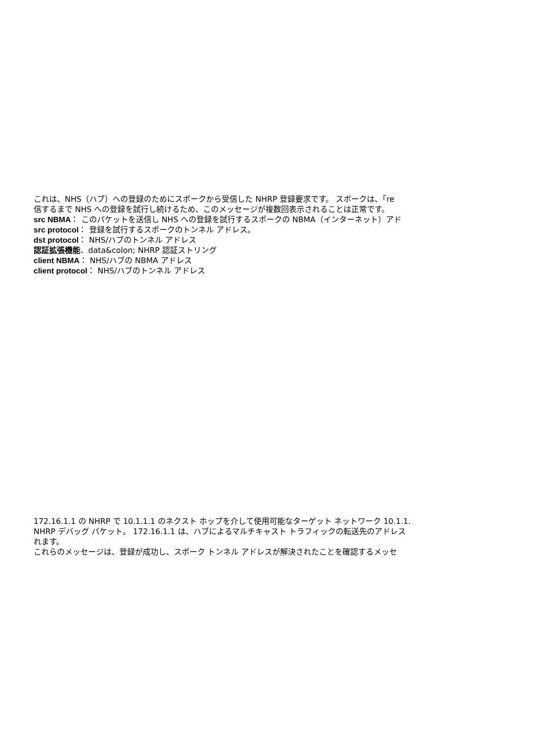これは、NHS（ハブ）への登録のためにスポークから受信した NHRP 登録要求です。 スポークは、「re
信するまで NHS への登録を試行し続けるため、このメッセージが複数回表示されることは正常です。
src NBMA： このパケットを送信し NHS への登録を試行するスポークの NBMA（インターネット）アド
src protocol： 登録を試行するスポークのトンネル アドレス。
dst protocol： NHS/ハブのトンネル アドレス
認証拡張機能、data&colon; NHRP 認証ストリング
client NBMA： NHS/ハブの NBMA アドレス
client protocol： NHS/ハブのトンネル アドレス
172.16.1.1 の NHRP で 10.1.1.1 のネクスト ホップを介して使用可能なターゲット ネットワーク 10.1.1.
NHRP デバッグ パケット。 172.16.1.1 は、ハブによるマルチキャスト トラフィックの転送先のアドレス
れます。
これらのメッセージは、登録が成功し、スポーク トンネル アドレスが解決されたことを確認するメッセ